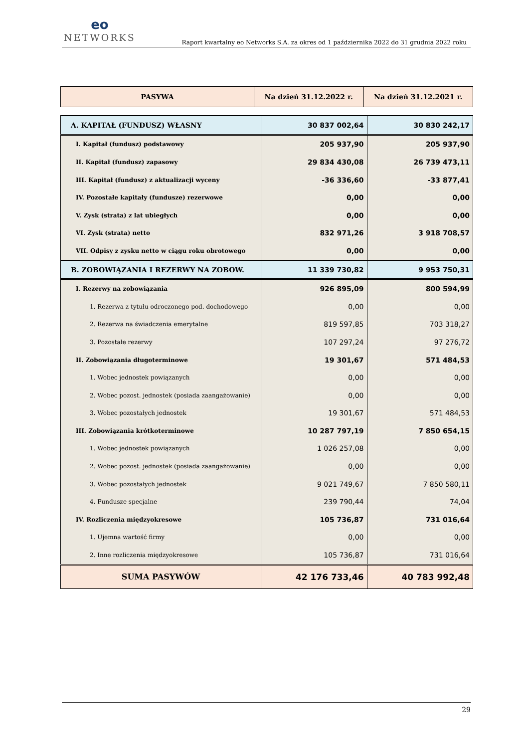eo
NETWORKS
Raport kwartalny eo Networks S.A. za okres od 1 października 2022 do 31 grudnia 2022 roku
| PASYWA | Na dzień 31.12.2022 r. | Na dzień 31.12.2021 r. |
| --- | --- | --- |
| A. KAPITAŁ (FUNDUSZ) WŁASNY | 30 837 002,64 | 30 830 242,17 |
| I. Kapitał (fundusz) podstawowy | 205 937,90 | 205 937,90 |
| II. Kapitał (fundusz) zapasowy | 29 834 430,08 | 26 739 473,11 |
| III. Kapitał (fundusz) z aktualizacji wyceny | -36 336,60 | -33 877,41 |
| IV. Pozostałe kapitały (fundusze) rezerwowe | 0,00 | 0,00 |
| V. Zysk (strata) z lat ubiegłych | 0,00 | 0,00 |
| VI. Zysk (strata) netto | 832 971,26 | 3 918 708,57 |
| VII. Odpisy z zysku netto w ciągu roku obrotowego | 0,00 | 0,00 |
| B. ZOBOWIĄZANIA I REZERWY NA ZOBOW. | 11 339 730,82 | 9 953 750,31 |
| I. Rezerwy na zobowiązania | 926 895,09 | 800 594,99 |
| 1. Rezerwa z tytułu odroczonego pod. dochodowego | 0,00 | 0,00 |
| 2. Rezerwa na świadczenia emerytalne | 819 597,85 | 703 318,27 |
| 3. Pozostałe rezerwy | 107 297,24 | 97 276,72 |
| II. Zobowiązania długoterminowe | 19 301,67 | 571 484,53 |
| 1. Wobec jednostek powiązanych | 0,00 | 0,00 |
| 2. Wobec pozost. jednostek (posiada zaangażowanie) | 0,00 | 0,00 |
| 3. Wobec pozostałych jednostek | 19 301,67 | 571 484,53 |
| III. Zobowiązania krótkoterminowe | 10 287 797,19 | 7 850 654,15 |
| 1. Wobec jednostek powiązanych | 1 026 257,08 | 0,00 |
| 2. Wobec pozost. jednostek (posiada zaangażowanie) | 0,00 | 0,00 |
| 3. Wobec pozostałych jednostek | 9 021 749,67 | 7 850 580,11 |
| 4. Fundusze specjalne | 239 790,44 | 74,04 |
| IV. Rozliczenia międzyokresowe | 105 736,87 | 731 016,64 |
| 1. Ujemna wartość firmy | 0,00 | 0,00 |
| 2. Inne rozliczenia międzyokresowe | 105 736,87 | 731 016,64 |
| SUMA PASYWÓW | 42 176 733,46 | 40 783 992,48 |
29